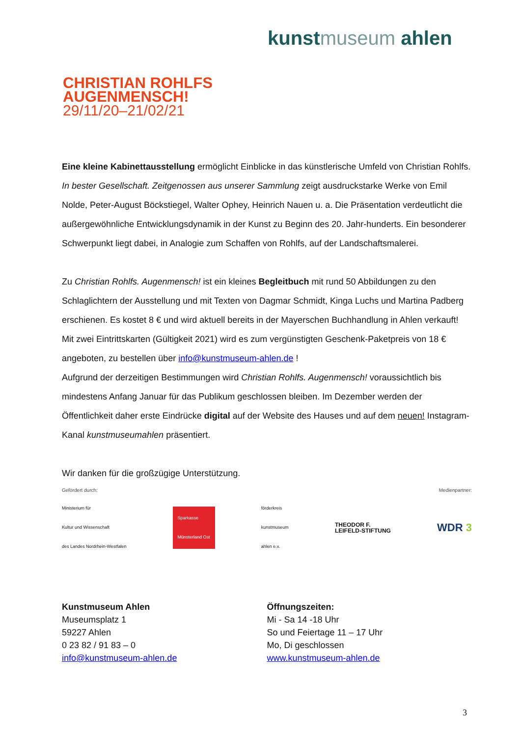kunstmuseum ahlen
CHRISTIAN ROHLFS
AUGENMENSCH!
29/11/20–21/02/21
Eine kleine Kabinettausstellung ermöglicht Einblicke in das künstlerische Umfeld von Christian Rohlfs. In bester Gesellschaft. Zeitgenossen aus unserer Sammlung zeigt ausdruckstarke Werke von Emil Nolde, Peter-August Böckstiegel, Walter Ophey, Heinrich Nauen u. a. Die Präsentation verdeutlicht die außergewöhnliche Entwicklungsdynamik in der Kunst zu Beginn des 20. Jahr-hunderts. Ein besonderer Schwerpunkt liegt dabei, in Analogie zum Schaffen von Rohlfs, auf der Landschaftsmalerei.
Zu Christian Rohlfs. Augenmensch! ist ein kleines Begleitbuch mit rund 50 Abbildungen zu den Schlaglichtern der Ausstellung und mit Texten von Dagmar Schmidt, Kinga Luchs und Martina Padberg erschienen. Es kostet 8 € und wird aktuell bereits in der Mayerschen Buchhandlung in Ahlen verkauft! Mit zwei Eintrittskarten (Gültigkeit 2021) wird es zum vergünstigten Geschenk-Paketpreis von 18 € angeboten, zu bestellen über info@kunstmuseum-ahlen.de !
Aufgrund der derzeitigen Bestimmungen wird Christian Rohlfs. Augenmensch! voraussichtlich bis mindestens Anfang Januar für das Publikum geschlossen bleiben. Im Dezember werden der Öffentlichkeit daher erste Eindrücke digital auf der Website des Hauses und auf dem neuen! Instagram-Kanal kunstmuseumahlen präsentiert.
Wir danken für die großzügige Unterstützung.
Gefördert durch: Medienpartner:
Ministerium für
Kultur und Wissenschaft
des Landes Nordrhein-Westfalen
Sparkasse
Münsterland Ost
förderkreis
kunstmuseum
ahlen e.v.
THEODOR F.
LEIFELD-STIFTUNG
WDR 3
Kunstmuseum Ahlen
Museumsplatz 1
59227 Ahlen
0 23 82 / 91 83 – 0
info@kunstmuseum-ahlen.de
Öffnungszeiten:
Mi - Sa 14 -18 Uhr
So und Feiertage 11 – 17 Uhr
Mo, Di geschlossen
www.kunstmuseum-ahlen.de
3